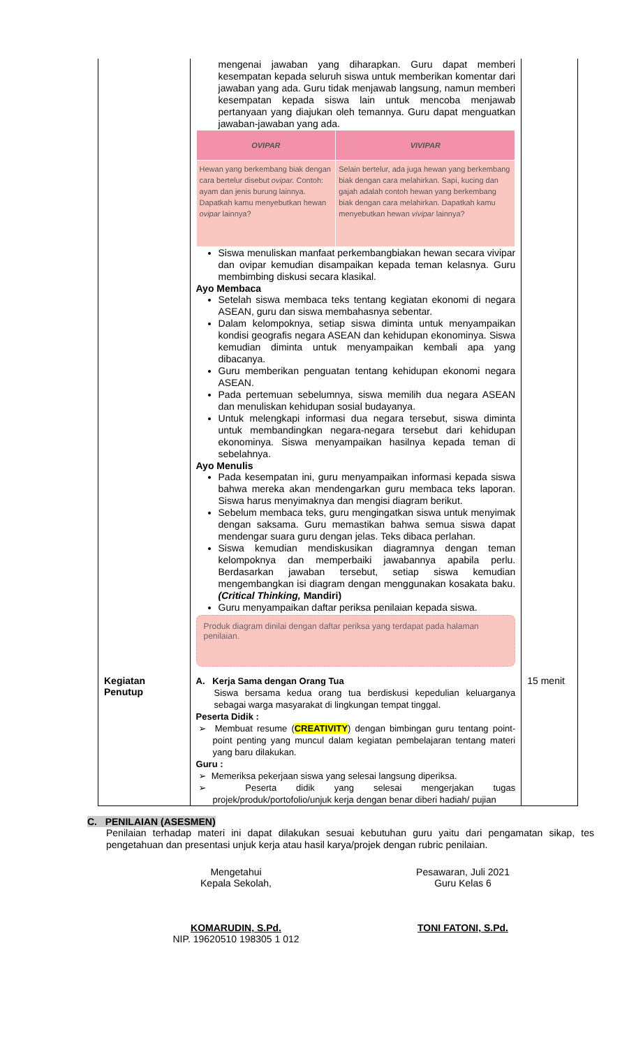| | mengenai jawaban yang diharapkan. Guru dapat memberi kesempatan kepada seluruh siswa untuk memberikan komentar dari jawaban yang ada. Guru tidak menjawab langsung, namun memberi kesempatan kepada siswa lain untuk mencoba menjawab pertanyaan yang diajukan oleh temannya. Guru dapat menguatkan jawaban-jawaban yang ada. / OVIPAR / VIVIPAR / / --- / --- / / Hewan yang berkembang biak dengan cara bertelur disebut ovipar. Contoh: ayam dan jenis burung lainnya. Dapatkah kamu menyebutkan hewan ovipar lainnya? / Selain bertelur, ada juga hewan yang berkembang biak dengan cara melahirkan. Sapi, kucing dan gajah adalah contoh hewan yang berkembang biak dengan cara melahirkan. Dapatkah kamu menyebutkan hewan vivipar lainnya? / Siswa menuliskan manfaat perkembangbiakan hewan secara vivipar dan ovipar kemudian disampaikan kepada teman kelasnya. Guru membimbing diskusi secara klasikal. Ayo Membaca Setelah siswa membaca teks tentang kegiatan ekonomi di negara ASEAN, guru dan siswa membahasnya sebentar. Dalam kelompoknya, setiap siswa diminta untuk menyampaikan kondisi geografis negara ASEAN dan kehidupan ekonominya. Siswa kemudian diminta untuk menyampaikan kembali apa yang dibacanya. Guru memberikan penguatan tentang kehidupan ekonomi negara ASEAN. Pada pertemuan sebelumnya, siswa memilih dua negara ASEAN dan menuliskan kehidupan sosial budayanya. Untuk melengkapi informasi dua negara tersebut, siswa diminta untuk membandingkan negara-negara tersebut dari kehidupan ekonominya. Siswa menyampaikan hasilnya kepada teman di sebelahnya. Ayo Menulis Pada kesempatan ini, guru menyampaikan informasi kepada siswa bahwa mereka akan mendengarkan guru membaca teks laporan. Siswa harus menyimaknya dan mengisi diagram berikut. Sebelum membaca teks, guru mengingatkan siswa untuk menyimak dengan saksama. Guru memastikan bahwa semua siswa dapat mendengar suara guru dengan jelas. Teks dibaca perlahan. Siswa kemudian mendiskusikan diagramnya dengan teman kelompoknya dan memperbaiki jawabannya apabila perlu. Berdasarkan jawaban tersebut, setiap siswa kemudian mengembangkan isi diagram dengan menggunakan kosakata baku. (Critical Thinking, Mandiri) Guru menyampaikan daftar periksa penilaian kepada siswa. Produk diagram dinilai dengan daftar periksa yang terdapat pada halaman penilaian. | |
| Kegiatan Penutup | A. Kerja Sama dengan Orang Tua Siswa bersama kedua orang tua berdiskusi kepedulian keluarganya sebagai warga masyarakat di lingkungan tempat tinggal. Peserta Didik : ➢ Membuat resume ( CREATIVITY ) dengan bimbingan guru tentang point-point penting yang muncul dalam kegiatan pembelajaran tentang materi yang baru dilakukan. Guru : ➢ Memeriksa pekerjaan siswa yang selesai langsung diperiksa. ➢ Peserta didik yang selesai mengerjakan tugas projek/produk/portofolio/unjuk kerja dengan benar diberi hadiah/ pujian | 15 menit |
C. PENILAIAN (ASESMEN)
Penilaian terhadap materi ini dapat dilakukan sesuai kebutuhan guru yaitu dari pengamatan sikap, tes pengetahuan dan presentasi unjuk kerja atau hasil karya/projek dengan rubric penilaian.
Mengetahui
Kepala Sekolah,
KOMARUDIN, S.Pd.
NIP. 19620510 198305 1 012
Pesawaran, Juli 2021
Guru Kelas 6
TONI FATONI, S.Pd.